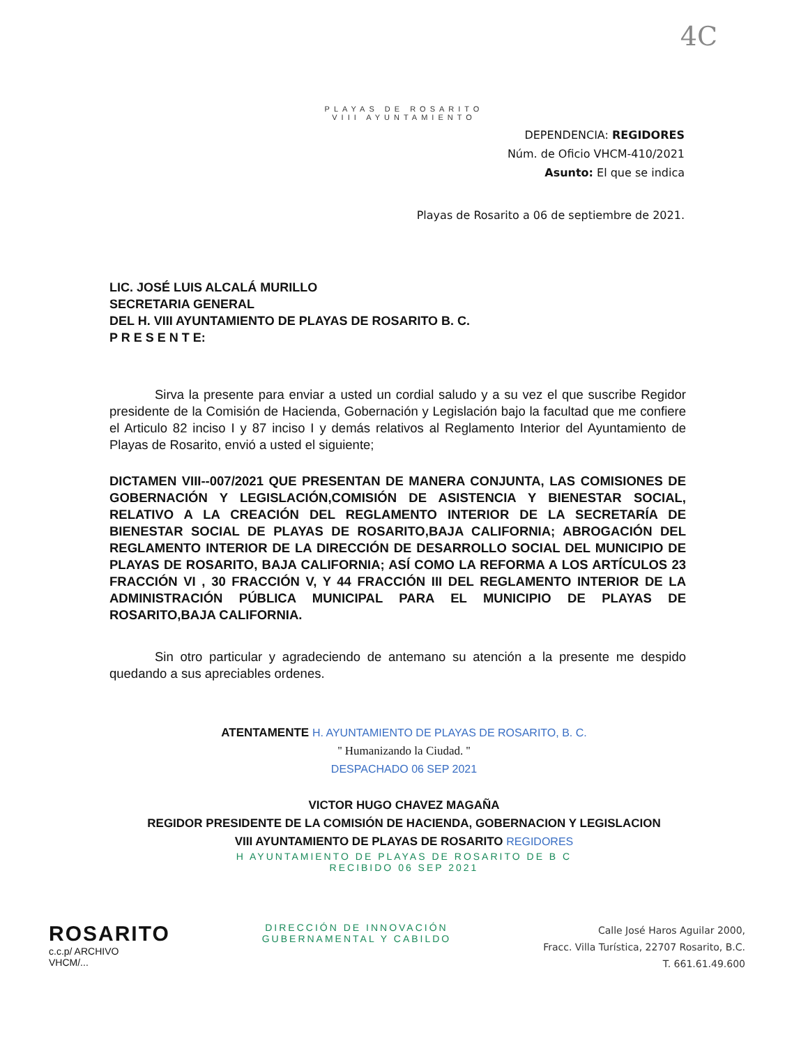4C
PLAYAS DE ROSARITO
VIII AYUNTAMIENTO
DEPENDENCIA: REGIDORES
Núm. de Oficio VHCM-410/2021
Asunto: El que se indica
Playas de Rosarito a 06 de septiembre de 2021.
LIC. JOSÉ LUIS ALCALÁ MURILLO
SECRETARIA GENERAL
DEL H. VIII AYUNTAMIENTO DE PLAYAS DE ROSARITO B. C.
P R E S E N T E:
Sirva la presente para enviar a usted un cordial saludo y a su vez el que suscribe Regidor presidente de la Comisión de Hacienda, Gobernación y Legislación bajo la facultad que me confiere el Articulo 82 inciso I y 87 inciso I y demás relativos al Reglamento Interior del Ayuntamiento de Playas de Rosarito, envió a usted el siguiente;
DICTAMEN VIII--007/2021 QUE PRESENTAN DE MANERA CONJUNTA, LAS COMISIONES DE GOBERNACIÓN Y LEGISLACIÓN,COMISIÓN DE ASISTENCIA Y BIENESTAR SOCIAL, RELATIVO A LA CREACIÓN DEL REGLAMENTO INTERIOR DE LA SECRETARÍA DE BIENESTAR SOCIAL DE PLAYAS DE ROSARITO,BAJA CALIFORNIA; ABROGACIÓN DEL REGLAMENTO INTERIOR DE LA DIRECCIÓN DE DESARROLLO SOCIAL DEL MUNICIPIO DE PLAYAS DE ROSARITO, BAJA CALIFORNIA; ASÍ COMO LA REFORMA A LOS ARTÍCULOS 23 FRACCIÓN VI , 30 FRACCIÓN V, Y 44 FRACCIÓN III DEL REGLAMENTO INTERIOR DE LA ADMINISTRACIÓN PÚBLICA MUNICIPAL PARA EL MUNICIPIO DE PLAYAS DE ROSARITO,BAJA CALIFORNIA.
Sin otro particular y agradeciendo de antemano su atención a la presente me despido quedando a sus apreciables ordenes.
ATENTAMENTE H. AYUNTAMIENTO DE PLAYAS DE ROSARITO, B. C.
'' Humanizando la Ciudad. ''
DESPACHADO 06 SEP 2021
VICTOR HUGO CHAVEZ MAGAÑA
REGIDOR PRESIDENTE DE LA COMISIÓN DE HACIENDA, GOBERNACION Y LEGISLACION
VIII AYUNTAMIENTO DE PLAYAS DE ROSARITO REGIDORES
H AYUNTAMIENTO DE PLAYAS DE ROSARITO DE B C
RECIBIDO 06 SEP 2021
ROSARITO
c.c.p/ ARCHIVO
VHCM/...
DIRECCIÓN DE INNOVACIÓN
GUBERNAMENTAL Y CABILDO
Calle José Haros Aguilar 2000,
Fracc. Villa Turística, 22707 Rosarito, B.C.
T. 661.61.49.600